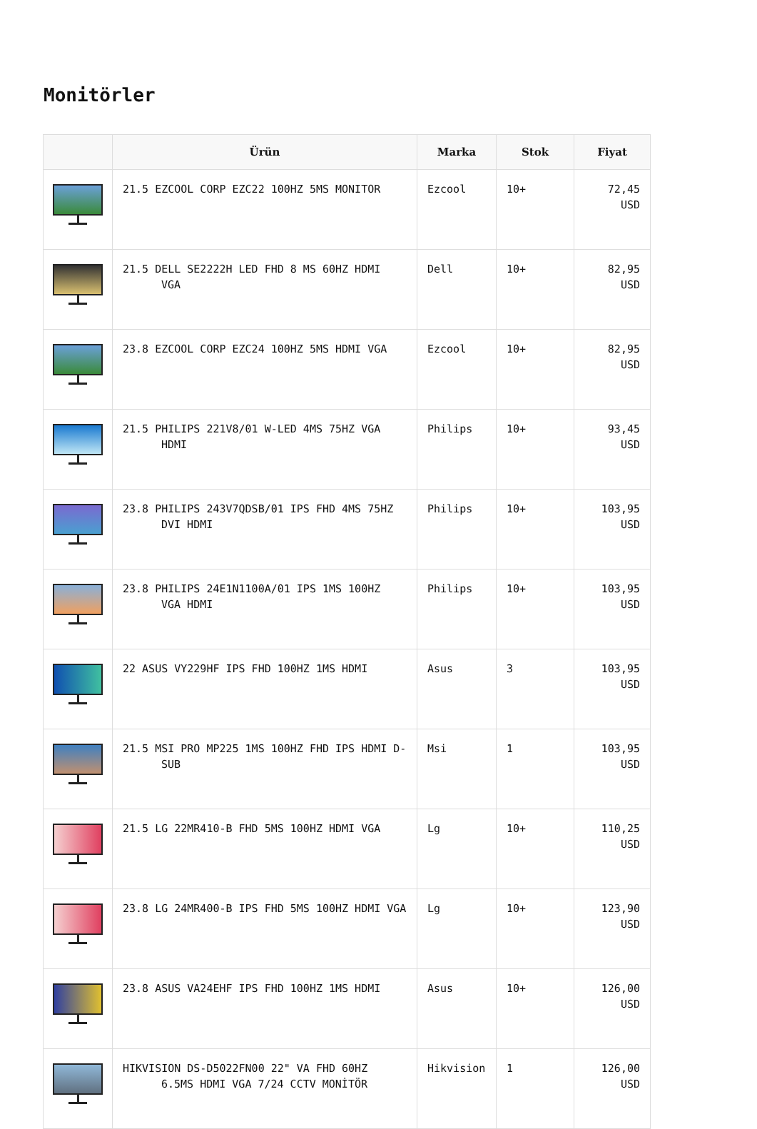Monitörler
| | Ürün | Marka | Stok | Fiyat |
| --- | --- | --- | --- | --- |
| | 21.5 EZCOOL CORP EZC22 100HZ 5MS MONITOR | Ezcool | 10+ | 72,45 USD |
| | 21.5 DELL SE2222H LED FHD 8 MS 60HZ HDMI VGA | Dell | 10+ | 82,95 USD |
| | 23.8 EZCOOL CORP EZC24 100HZ 5MS HDMI VGA | Ezcool | 10+ | 82,95 USD |
| | 21.5 PHILIPS 221V8/01 W-LED 4MS 75HZ VGA HDMI | Philips | 10+ | 93,45 USD |
| | 23.8 PHILIPS 243V7QDSB/01 IPS FHD 4MS 75HZ DVI HDMI | Philips | 10+ | 103,95 USD |
| | 23.8 PHILIPS 24E1N1100A/01 IPS 1MS 100HZ VGA HDMI | Philips | 10+ | 103,95 USD |
| | 22 ASUS VY229HF IPS FHD 100HZ 1MS HDMI | Asus | 3 | 103,95 USD |
| | 21.5 MSI PRO MP225 1MS 100HZ FHD IPS HDMI D- SUB | Msi | 1 | 103,95 USD |
| | 21.5 LG 22MR410-B FHD 5MS 100HZ HDMI VGA | Lg | 10+ | 110,25 USD |
| | 23.8 LG 24MR400-B IPS FHD 5MS 100HZ HDMI VGA | Lg | 10+ | 123,90 USD |
| | 23.8 ASUS VA24EHF IPS FHD 100HZ 1MS HDMI | Asus | 10+ | 126,00 USD |
| | HIKVISION DS-D5022FN00 22" VA FHD 60HZ 6.5MS HDMI VGA 7/24 CCTV MONİTÖR | Hikvision | 1 | 126,00 USD |